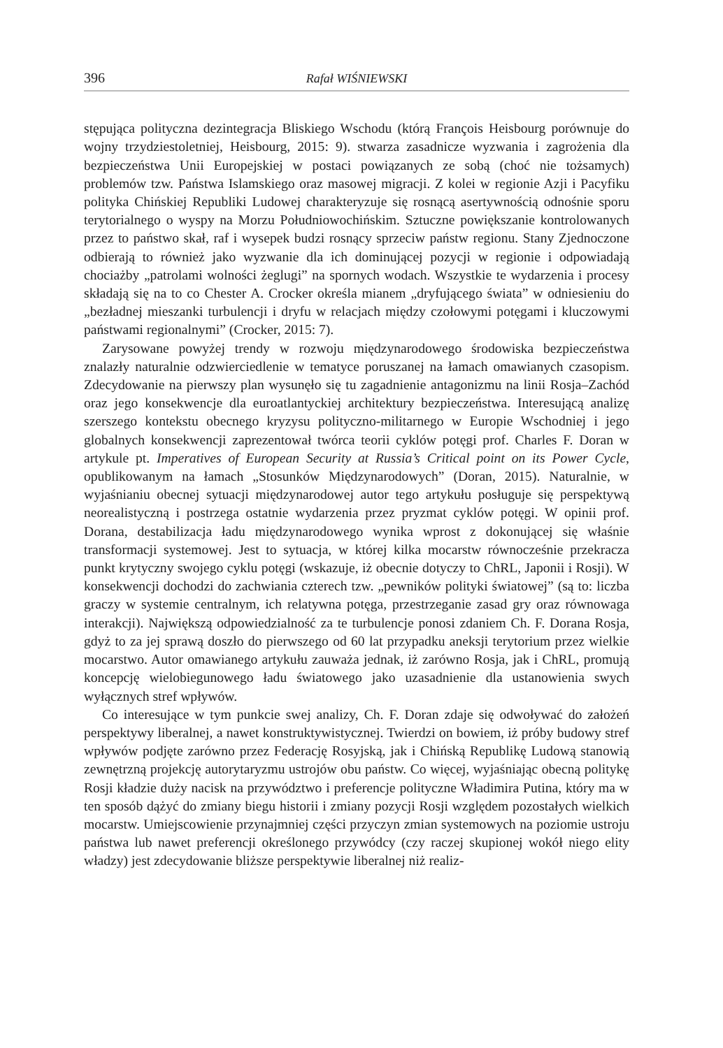396 Rafał WIŚNIEWSKI
stępująca polityczna dezintegracja Bliskiego Wschodu (którą François Heisbourg porównuje do wojny trzydziestoletniej, Heisbourg, 2015: 9). stwarza zasadnicze wyzwania i zagrożenia dla bezpieczeństwa Unii Europejskiej w postaci powiązanych ze sobą (choć nie tożsamych) problemów tzw. Państwa Islamskiego oraz masowej migracji. Z kolei w regionie Azji i Pacyfiku polityka Chińskiej Republiki Ludowej charakteryzuje się rosnącą asertywnością odnośnie sporu terytorialnego o wyspy na Morzu Południowochińskim. Sztuczne powiększanie kontrolowanych przez to państwo skał, raf i wysepek budzi rosnący sprzeciw państw regionu. Stany Zjednoczone odbierają to również jako wyzwanie dla ich dominującej pozycji w regionie i odpowiadają chociażby „patrolami wolności żeglugi” na spornych wodach. Wszystkie te wydarzenia i procesy składają się na to co Chester A. Crocker określa mianem „dryfującego świata” w odniesieniu do „bezładnej mieszanki turbulencji i dryfu w relacjach między czołowymi potęgami i kluczowymi państwami regionalnymi” (Crocker, 2015: 7).
Zarysowane powyżej trendy w rozwoju międzynarodowego środowiska bezpieczeństwa znalazły naturalnie odzwierciedlenie w tematyce poruszanej na łamach omawianych czasopism. Zdecydowanie na pierwszy plan wysunęło się tu zagadnienie antagonizmu na linii Rosja–Zachód oraz jego konsekwencje dla euroatlantyckiej architektury bezpieczeństwa. Interesującą analizę szerszego kontekstu obecnego kryzysu polityczno-militarnego w Europie Wschodniej i jego globalnych konsekwencji zaprezentował twórca teorii cyklów potęgi prof. Charles F. Doran w artykule pt. Imperatives of European Security at Russia’s Critical point on its Power Cycle, opublikowanym na łamach „Stosunków Międzynarodowych” (Doran, 2015). Naturalnie, w wyjaśnianiu obecnej sytuacji międzynarodowej autor tego artykułu posługuje się perspektywą neorealistyczną i postrzega ostatnie wydarzenia przez pryzmat cyklów potęgi. W opinii prof. Dorana, destabilizacja ładu międzynarodowego wynika wprost z dokonującej się właśnie transformacji systemowej. Jest to sytuacja, w której kilka mocarstw równocześnie przekracza punkt krytyczny swojego cyklu potęgi (wskazuje, iż obecnie dotyczy to ChRL, Japonii i Rosji). W konsekwencji dochodzi do zachwiania czterech tzw. „pewników polityki światowej” (są to: liczba graczy w systemie centralnym, ich relatywna potęga, przestrzeganie zasad gry oraz równowaga interakcji). Największą odpowiedzialność za te turbulencje ponosi zdaniem Ch. F. Dorana Rosja, gdyż to za jej sprawą doszło do pierwszego od 60 lat przypadku aneksji terytorium przez wielkie mocarstwo. Autor omawianego artykułu zauważa jednak, iż zarówno Rosja, jak i ChRL, promują koncepcję wielobiegunowego ładu światowego jako uzasadnienie dla ustanowienia swych wyłącznych stref wpływów.
Co interesujące w tym punkcie swej analizy, Ch. F. Doran zdaje się odwoływać do założeń perspektywy liberalnej, a nawet konstruktywistycznej. Twierdzi on bowiem, iż próby budowy stref wpływów podjęte zarówno przez Federację Rosyjską, jak i Chińską Republikę Ludową stanowią zewnętrzną projekcję autorytaryzmu ustrojów obu państw. Co więcej, wyjaśniając obecną politykę Rosji kładzie duży nacisk na przywództwo i preferencje polityczne Władimira Putina, który ma w ten sposób dążyć do zmiany biegu historii i zmiany pozycji Rosji względem pozostałych wielkich mocarstw. Umiejscowienie przynajmniej części przyczyn zmian systemowych na poziomie ustroju państwa lub nawet preferencji określonego przywódcy (czy raczej skupionej wokół niego elity władzy) jest zdecydowanie bliższe perspektywie liberalnej niż realiz-